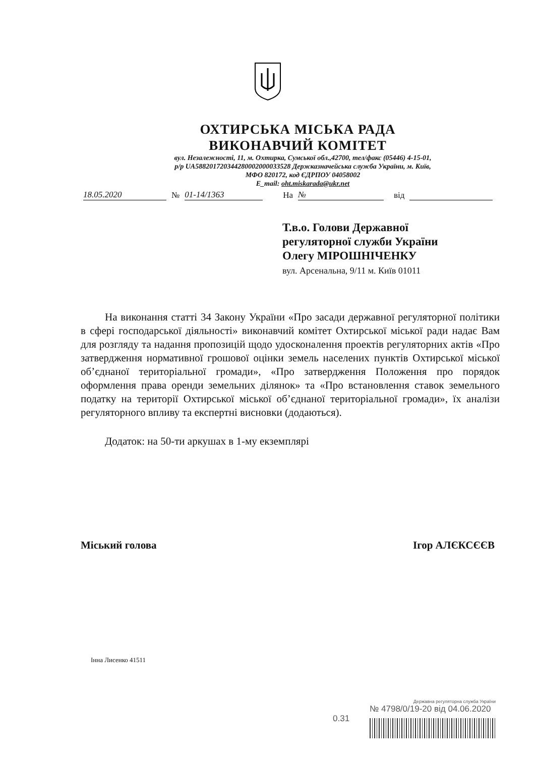ОХТИРСЬКА МІСЬКА РАДА
ВИКОНАВЧИЙ КОМІТЕТ
вул. Незалежності, 11, м. Охтирка, Сумської обл.,42700, тел/факс (05446) 4-15-01,
р/р UA588201720344280002000033528 Держказначейська служба України, м. Київ,
МФО 820172, код ЄДРПОУ 04058002
E_mail: oht.miskarada@ukr.net
18.05.2020 № 01-14/1363 На № від
Т.в.о. Голови Державної
регуляторної служби України
Олегу МІРОШНІЧЕНКУ
вул. Арсенальна, 9/11 м. Київ 01011
На виконання статті 34 Закону України «Про засади державної регуляторної політики в сфері господарської діяльності» виконавчий комітет Охтирської міської ради надає Вам для розгляду та надання пропозицій щодо удосконалення проектів регуляторних актів «Про затвердження нормативної грошової оцінки земель населених пунктів Охтирської міської об’єднаної територіальної громади», «Про затвердження Положення про порядок оформлення права оренди земельних ділянок» та «Про встановлення ставок земельного податку на території Охтирської міської об’єднаної територіальної громади», їх аналізи регуляторного впливу та експертні висновки (додаються).
Додаток: на 50-ти аркушах в 1-му екземплярі
Міський голова Ігор АЛЄКСЄЄВ
Інна Лисенко 41511
0.31
Державна регуляторна служба України
№ 4798/0/19-20 від 04.06.2020